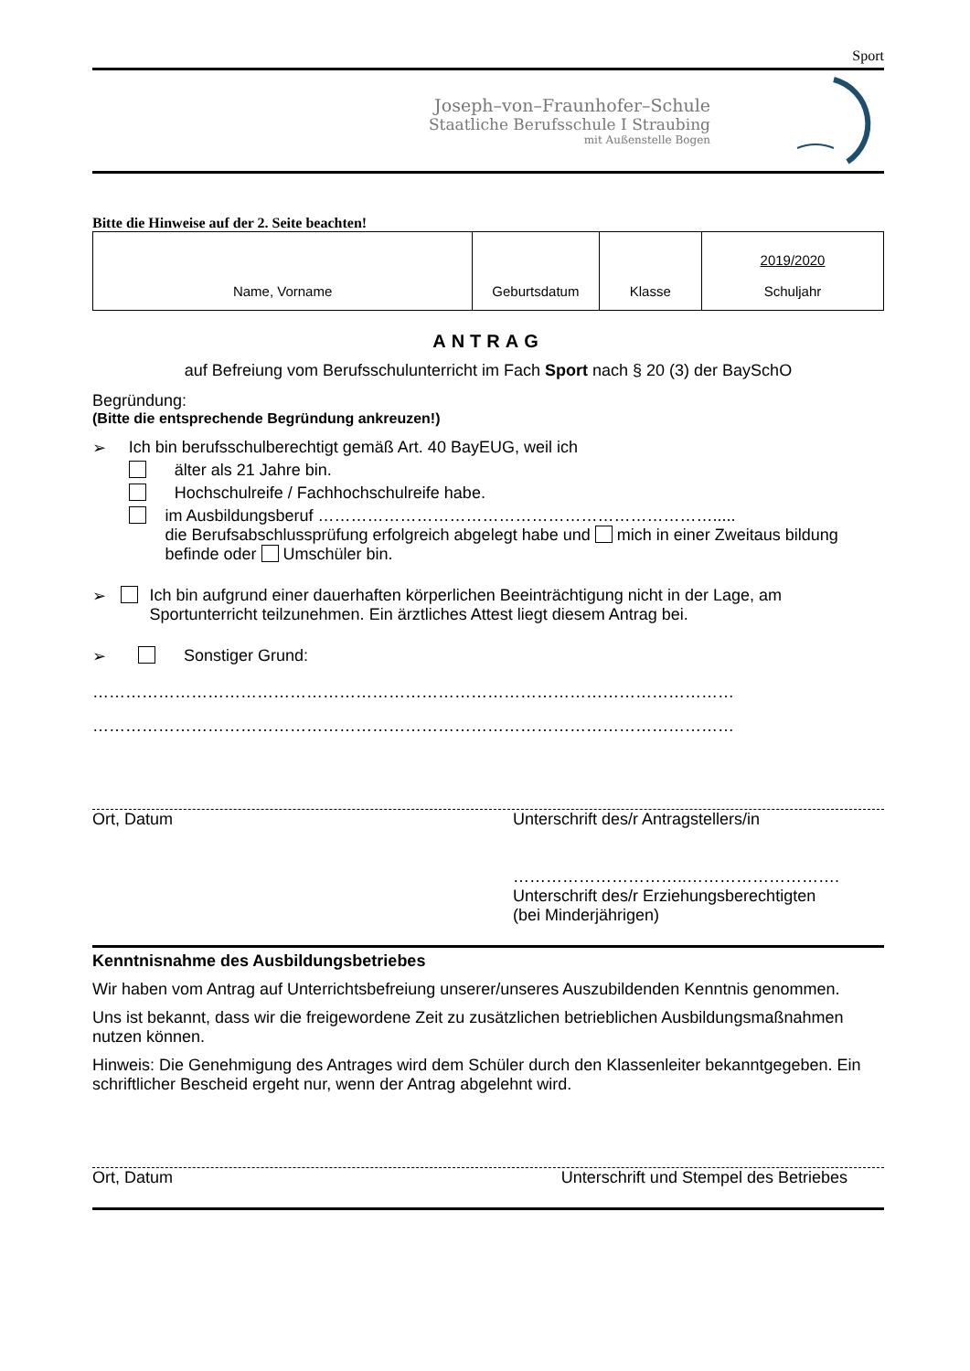Sport
Joseph–von–Fraunhofer–Schule
Staatliche Berufsschule I Straubing
mit Außenstelle Bogen
Bitte die Hinweise auf der 2. Seite beachten!
| Name, Vorname | Geburtsdatum | Klasse | 2019/2020 Schuljahr |
ANTRAG
auf Befreiung vom Berufsschulunterricht im Fach Sport nach § 20 (3) der BaySchO
Begründung:
(Bitte die entsprechende Begründung ankreuzen!)
➢ Ich bin berufsschulberechtigt gemäß Art. 40 BayEUG, weil ich
älter als 21 Jahre bin.
Hochschulreife / Fachhochschulreife habe.
im Ausbildungsberuf ……………………………………………………………….....
die Berufsabschlussprüfung erfolgreich abgelegt habe und mich in einer Zweitaus bildung befinde oder Umschüler bin.
➢ Ich bin aufgrund einer dauerhaften körperlichen Beeinträchtigung nicht in der Lage, am Sportunterricht teilzunehmen. Ein ärztliches Attest liegt diesem Antrag bei.
➢ Sonstiger Grund:
………………………………………………………………………………………………………
………………………………………………………………………………………………………
Ort, Datum Unterschrift des/r Antragstellers/in
…………………………..……………………….
Unterschrift des/r Erziehungsberechtigten
(bei Minderjährigen)
Kenntnisnahme des Ausbildungsbetriebes
Wir haben vom Antrag auf Unterrichtsbefreiung unserer/unseres Auszubildenden Kenntnis genommen.
Uns ist bekannt, dass wir die freigewordene Zeit zu zusätzlichen betrieblichen Ausbildungsmaßnahmen nutzen können.
Hinweis: Die Genehmigung des Antrages wird dem Schüler durch den Klassenleiter bekanntgegeben. Ein schriftlicher Bescheid ergeht nur, wenn der Antrag abgelehnt wird.
Ort, Datum Unterschrift und Stempel des Betriebes